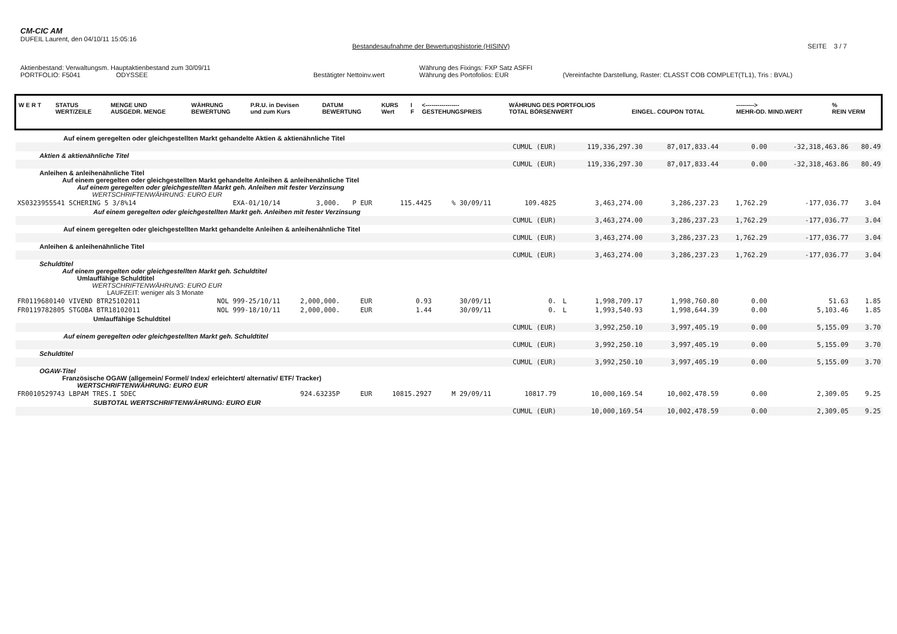CM-CIC AM
DUFEIL Laurent, den 04/10/11 15:05:16
Bestandesaufnahme der Bewertungshistorie (HISINV) SEITE 3 / 7
Aktienbestand: Verwaltungsm. Hauptaktienbestand zum 30/09/11 Währung des Fixings: FXP Satz ASFFI
PORTFOLIO: F5041 ODYSSEE Bestätigter Nettoinv.wert Währung des Portofolios: EUR (Vereinfachte Darstellung, Raster: CLASST COB COMPLET(TL1), Tris : BVAL)
| W E R T | STATUS WERT/ZEILE | MENGE UND AUSGEDR. MENGE | WÄHRUNG BEWERTUNG | P.R.U. in Devisen und zum Kurs | DATUM BEWERTUNG | KURS Wert | I F | <----------------- GESTEHUNGSPREIS | WÄHRUNG DES PORTFOLIOS TOTAL BÖRSENWERT | EINGEL. COUPON TOTAL | ---------> MEHR-OD. MIND.WERT | % REIN VERM |
| --- | --- | --- | --- | --- | --- | --- | --- | --- | --- | --- | --- | --- |
| Auf einem geregelten oder gleichgestellten Markt gehandelte Aktien & aktienähnliche Titel | | | | | | | | | | | | |
| | | | | | | CUMUL (EUR) | 119,336,297.30 | | 87,017,833.44 | 0.00 | -32,318,463.86 | 80.49 |
| Aktien & aktienähnliche Titel | | | | | | | | | | | | |
| | | | | | | CUMUL (EUR) | 119,336,297.30 | | 87,017,833.44 | 0.00 | -32,318,463.86 | 80.49 |
| Anleihen & anleihenähnliche Titel Auf einem geregelten oder gleichgestellten Markt gehandelte Anleihen & anleihenähnliche Titel Auf einem geregelten oder gleichgestellten Markt geh. Anleihen mit fester Verzinsung WERTSCHRIFTENWÄHRUNG: EURO EUR | | | | | | | | | | | | |
| XS0323955541 SCHERING 5 3/8%14 | EXA-01/10/14 | 3,000. | P EUR | 115.4425 | % 30/09/11 | 109.4825 | | 3,463,274.00 | 3,286,237.23 | 1,762.29 | -177,036.77 | 3.04 |
| Auf einem geregelten oder gleichgestellten Markt geh. Anleihen mit fester Verzinsung | | | | | | | | | | | | |
| | | | | | | CUMUL (EUR) | 3,463,274.00 | | 3,286,237.23 | 1,762.29 | -177,036.77 | 3.04 |
| Auf einem geregelten oder gleichgestellten Markt gehandelte Anleihen & anleihenähnliche Titel | | | | | | | | | | | | |
| | | | | | | CUMUL (EUR) | 3,463,274.00 | | 3,286,237.23 | 1,762.29 | -177,036.77 | 3.04 |
| Anleihen & anleihenähnliche Titel | | | | | | | | | | | | |
| | | | | | | CUMUL (EUR) | 3,463,274.00 | | 3,286,237.23 | 1,762.29 | -177,036.77 | 3.04 |
| Schuldtitel Auf einem geregelten oder gleichgestellten Markt geh. Schuldtitel Umlauffähige Schuldtitel WERTSCHRIFTENWÄHRUNG: EURO EUR LAUFZEIT: weniger als 3 Monate | | | | | | | | | | | | |
| FR0119680140 VIVEND BTR25102011 | NOL 999-25/10/11 | 2,000,000. | EUR | 0.93 | 30/09/11 | 0. | L | 1,998,709.17 | 1,998,760.80 | 0.00 | 51.63 | 1.85 |
| FR0119782805 STGOBA BTR18102011 | NOL 999-18/10/11 | 2,000,000. | EUR | 1.44 | 30/09/11 | 0. | L | 1,993,540.93 | 1,998,644.39 | 0.00 | 5,103.46 | 1.85 |
| Umlauffähige Schuldtitel | | | | | | | | | | | | |
| | | | | | | CUMUL (EUR) | 3,992,250.10 | | 3,997,405.19 | 0.00 | 5,155.09 | 3.70 |
| Auf einem geregelten oder gleichgestellten Markt geh. Schuldtitel | | | | | | | | | | | | |
| | | | | | | CUMUL (EUR) | 3,992,250.10 | | 3,997,405.19 | 0.00 | 5,155.09 | 3.70 |
| Schuldtitel | | | | | | | | | | | | |
| | | | | | | CUMUL (EUR) | 3,992,250.10 | | 3,997,405.19 | 0.00 | 5,155.09 | 3.70 |
| OGAW-Titel Französische OGAW (allgemein/ Formel/ Index/ erleichtert/ alternativ/ ETF/ Tracker) WERTSCHRIFTENWÄHRUNG: EURO EUR | | | | | | | | | | | | |
| FR0010529743 LBPAM TRES.I 5DEC | | 924.63235P | EUR | 10815.2927 | M 29/09/11 | 10817.79 | | 10,000,169.54 | 10,002,478.59 | 0.00 | 2,309.05 | 9.25 |
| SUBTOTAL WERTSCHRIFTENWÄHRUNG: EURO EUR | | | | | | | | | | | | |
| | | | | | | CUMUL (EUR) | 10,000,169.54 | | 10,002,478.59 | 0.00 | 2,309.05 | 9.25 |